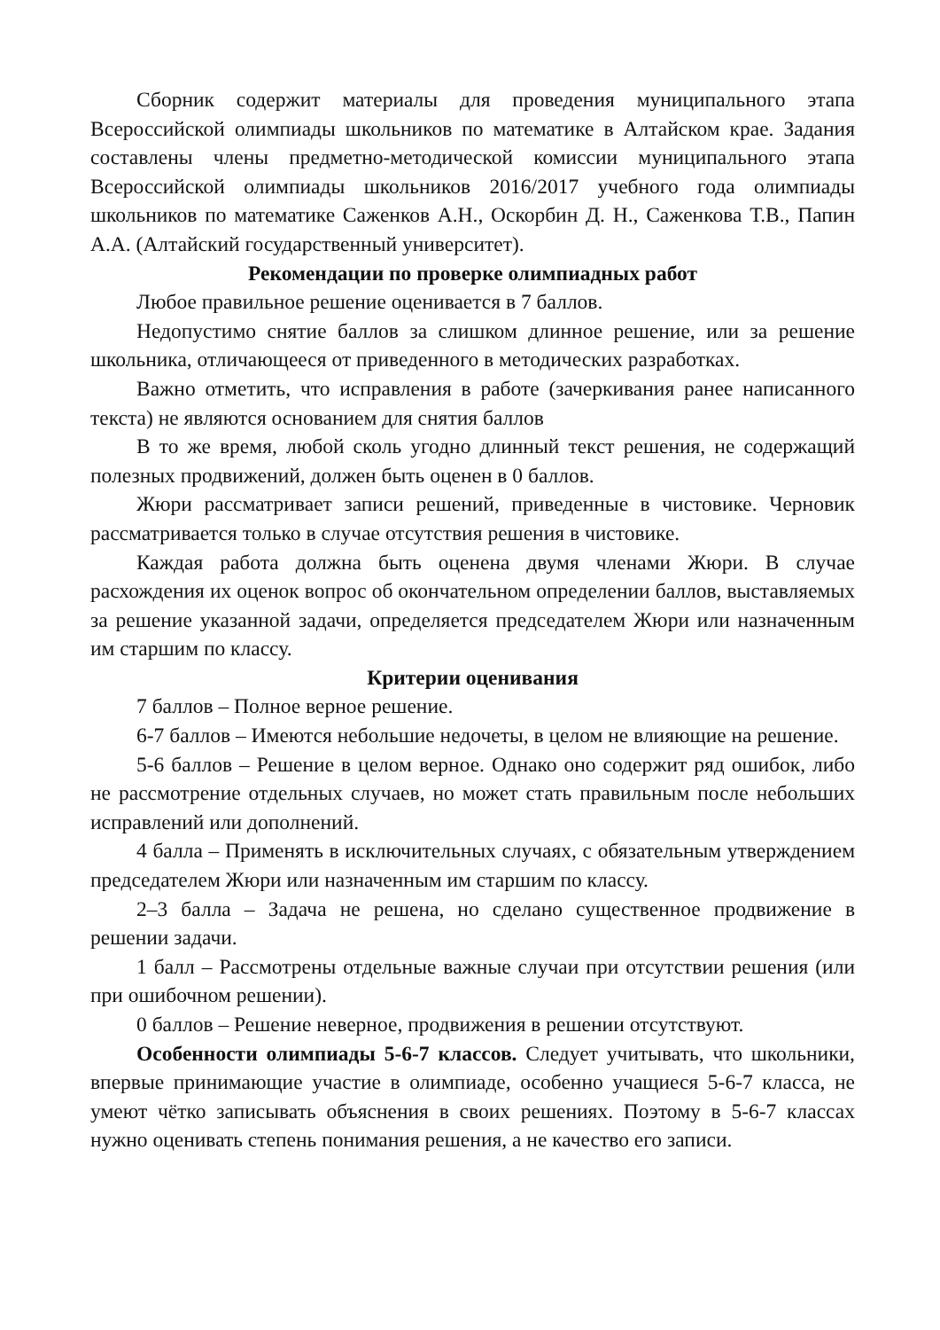Сборник содержит материалы для проведения муниципального этапа Всероссийской олимпиады школьников по математике в Алтайском крае. Задания составлены члены предметно-методической комиссии муниципального этапа Всероссийской олимпиады школьников 2016/2017 учебного года олимпиады школьников по математике Саженков А.Н., Оскорбин Д. Н., Саженкова Т.В., Папин А.А. (Алтайский государственный университет).
Рекомендации по проверке олимпиадных работ
Любое правильное решение оценивается в 7 баллов.
Недопустимо снятие баллов за слишком длинное решение, или за решение школьника, отличающееся от приведенного в методических разработках.
Важно отметить, что исправления в работе (зачеркивания ранее написанного текста) не являются основанием для снятия баллов
В то же время, любой сколь угодно длинный текст решения, не содержащий полезных продвижений, должен быть оценен в 0 баллов.
Жюри рассматривает записи решений, приведенные в чистовике. Черновик рассматривается только в случае отсутствия решения в чистовике.
Каждая работа должна быть оценена двумя членами Жюри. В случае расхождения их оценок вопрос об окончательном определении баллов, выставляемых за решение указанной задачи, определяется председателем Жюри или назначенным им старшим по классу.
Критерии оценивания
7 баллов – Полное верное решение.
6-7 баллов – Имеются небольшие недочеты, в целом не влияющие на решение.
5-6 баллов – Решение в целом верное. Однако оно содержит ряд ошибок, либо не рассмотрение отдельных случаев, но может стать правильным после небольших исправлений или дополнений.
4 балла – Применять в исключительных случаях, с обязательным утверждением председателем Жюри или назначенным им старшим по классу.
2–3 балла – Задача не решена, но сделано существенное продвижение в решении задачи.
1 балл – Рассмотрены отдельные важные случаи при отсутствии решения (или при ошибочном решении).
0 баллов – Решение неверное, продвижения в решении отсутствуют.
Особенности олимпиады 5-6-7 классов. Следует учитывать, что школьники, впервые принимающие участие в олимпиаде, особенно учащиеся 5-6-7 класса, не умеют чётко записывать объяснения в своих решениях. Поэтому в 5-6-7 классах нужно оценивать степень понимания решения, а не качество его записи.